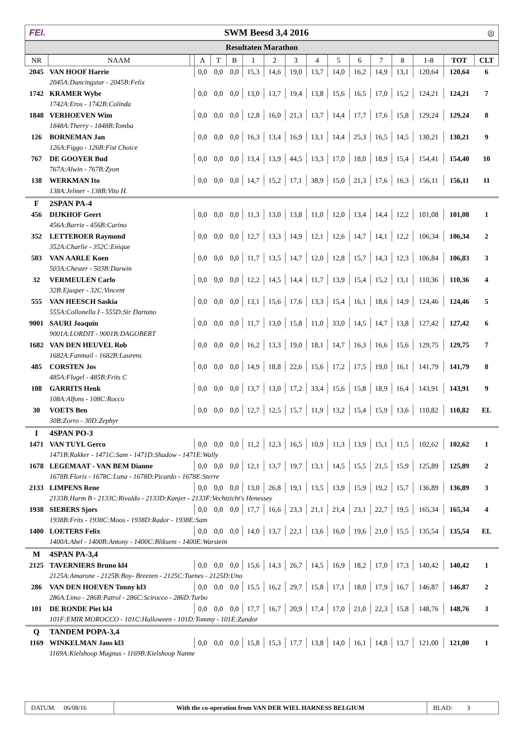FEI. SWM Beesd 3,4 2016 ◎
Resultaten Marathon
| NR | NAAM | | A | T | B | 1 | 2 | 3 | 4 | 5 | 6 | 7 | 8 | 1-8 | TOT | CLT |
| --- | --- | --- | --- | --- | --- | --- | --- | --- | --- | --- | --- | --- | --- | --- | --- | --- |
| 2045 | VAN HOOF Harrie | | 0,0 | 0,0 | 0,0 | 15,3 | 14,6 | 19,0 | 13,7 | 14,0 | 16,2 | 14,9 | 13,1 | 120,64 | 120,64 | 6 |
| | 2045A:Dancingstar - 2045B:Felix | | | | | | | | | | | | | | | |
| 1742 | KRAMER Wybe | | 0,0 | 0,0 | 0,0 | 13,0 | 13,7 | 19,4 | 13,8 | 15,6 | 16,5 | 17,0 | 15,2 | 124,21 | 124,21 | 7 |
| | 1742A:Eros - 1742B:Colinda | | | | | | | | | | | | | | | |
| 1848 | VERHOEVEN Wim | | 0,0 | 0,0 | 0,0 | 12,8 | 16,0 | 21,3 | 13,7 | 14,4 | 17,7 | 17,6 | 15,8 | 129,24 | 129,24 | 8 |
| | 1848A:Therry - 1848B:Tomba | | | | | | | | | | | | | | | |
| 126 | BORNEMAN Jan | | 0,0 | 0,0 | 0,0 | 16,3 | 13,4 | 16,9 | 13,1 | 14,4 | 25,3 | 16,5 | 14,5 | 130,21 | 130,21 | 9 |
| | 126A:Figgo - 126B:Fist Choice | | | | | | | | | | | | | | | |
| 767 | DE GOOYER Bud | | 0,0 | 0,0 | 0,0 | 13,4 | 13,9 | 44,5 | 13,3 | 17,0 | 18,0 | 18,9 | 15,4 | 154,41 | 154,40 | 10 |
| | 767A:Alwin - 767B:Zyon | | | | | | | | | | | | | | | |
| 138 | WERKMAN Ito | | 0,0 | 0,0 | 0,0 | 14,7 | 15,2 | 17,1 | 38,9 | 15,0 | 21,3 | 17,6 | 16,3 | 156,11 | 156,11 | 11 |
| | 138A:Jelmer - 138B:Vito H. | | | | | | | | | | | | | | | |
| F | 2SPAN PA-4 | | | | | | | | | | | | | | | |
| 456 | DIJKHOF Geert | | 0,0 | 0,0 | 0,0 | 11,3 | 13,0 | 13,8 | 11,0 | 12,0 | 13,4 | 14,4 | 12,2 | 101,08 | 101,08 | 1 |
| | 456A:Barrie - 456B:Carino | | | | | | | | | | | | | | | |
| 352 | LETTEBOER Raymond | | 0,0 | 0,0 | 0,0 | 12,7 | 13,3 | 14,9 | 12,1 | 12,6 | 14,7 | 14,1 | 12,2 | 106,34 | 106,34 | 2 |
| | 352A:Charlie - 352C:Enique | | | | | | | | | | | | | | | |
| 503 | VAN AARLE Koen | | 0,0 | 0,0 | 0,0 | 11,7 | 13,5 | 14,7 | 12,0 | 12,8 | 15,7 | 14,3 | 12,3 | 106,84 | 106,83 | 3 |
| | 503A:Chester - 503B:Darwin | | | | | | | | | | | | | | | |
| 32 | VERMEULEN Carlo | | 0,0 | 0,0 | 0,0 | 12,2 | 14,5 | 14,4 | 11,7 | 13,9 | 15,4 | 15,2 | 13,1 | 110,36 | 110,36 | 4 |
| | 32B:Ejasper - 32C:Vincent | | | | | | | | | | | | | | | |
| 555 | VAN HEESCH Saskia | | 0,0 | 0,0 | 0,0 | 13,1 | 15,6 | 17,6 | 13,3 | 15,4 | 16,1 | 18,6 | 14,9 | 124,46 | 124,46 | 5 |
| | 555A:Collonella I - 555D:Sir Dartano | | | | | | | | | | | | | | | |
| 9001 | SAURI Joaquin | | 0,0 | 0,0 | 0,0 | 11,7 | 13,0 | 15,8 | 11,0 | 33,0 | 14,5 | 14,7 | 13,8 | 127,42 | 127,42 | 6 |
| | 9001A:LORDIT - 9001B:DAGOBERT | | | | | | | | | | | | | | | |
| 1682 | VAN DEN HEUVEL Rob | | 0,0 | 0,0 | 0,0 | 16,2 | 13,3 | 19,0 | 18,1 | 14,7 | 16,3 | 16,6 | 15,6 | 129,75 | 129,75 | 7 |
| | 1682A:Fanmail - 1682B:Laurens | | | | | | | | | | | | | | | |
| 485 | CORSTEN Jos | | 0,0 | 0,0 | 0,0 | 14,9 | 18,8 | 22,6 | 15,6 | 17,2 | 17,5 | 19,0 | 16,1 | 141,79 | 141,79 | 8 |
| | 485A:Flugel - 485B:Frits C | | | | | | | | | | | | | | | |
| 108 | GARRITS Henk | | 0,0 | 0,0 | 0,0 | 13,7 | 13,0 | 17,2 | 33,4 | 15,6 | 15,8 | 18,9 | 16,4 | 143,91 | 143,91 | 9 |
| | 108A:Alfons - 108C:Rocco | | | | | | | | | | | | | | | |
| 30 | VOETS Ben | | 0,0 | 0,0 | 0,0 | 12,7 | 12,5 | 15,7 | 11,9 | 13,2 | 15,4 | 15,9 | 13,6 | 110,82 | 110,82 | EL |
| | 30B:Zorro - 30D:Zephyr | | | | | | | | | | | | | | | |
| I | 4SPAN PO-3 | | | | | | | | | | | | | | | |
| 1471 | VAN TUYL Gerco | | 0,0 | 0,0 | 0,0 | 11,2 | 12,3 | 16,5 | 10,9 | 11,3 | 13,9 | 15,1 | 11,5 | 102,62 | 102,62 | 1 |
| | 1471B:Rakker - 1471C:Sam - 1471D:Shadow - 1471E:Wally | | | | | | | | | | | | | | | |
| 1678 | LEGEMAAT - VAN BEM Dianne | | 0,0 | 0,0 | 0,0 | 12,1 | 13,7 | 19,7 | 13,1 | 14,5 | 15,5 | 21,5 | 15,9 | 125,89 | 125,89 | 2 |
| | 1678B:Floris - 1678C:Luna - 1678D:Picardo - 1678E:Sterre | | | | | | | | | | | | | | | |
| 2133 | LIMPENS Rene | | 0,0 | 0,0 | 0,0 | 13,0 | 26,8 | 19,1 | 13,5 | 13,9 | 15,9 | 19,2 | 15,7 | 136,89 | 136,89 | 3 |
| | 2133B:Harm B - 2133C:Rivaldo - 2133D:Kanjer - 2133F:Vechtzicht's Henessey | | | | | | | | | | | | | | | |
| 1938 | SIEBERS Sjors | | 0,0 | 0,0 | 0,0 | 17,7 | 16,6 | 23,3 | 21,1 | 21,4 | 23,1 | 22,7 | 19,5 | 165,34 | 165,34 | 4 |
| | 1938B:Frits - 1938C:Moos - 1938D:Rador - 1938E:Sam | | | | | | | | | | | | | | | |
| 1400 | LOETERS Felix | | 0,0 | 0,0 | 0,0 | 14,0 | 13,7 | 22,1 | 13,6 | 16,0 | 19,6 | 21,0 | 15,5 | 135,54 | 135,54 | EL |
| | 1400A:Abel - 1400B:Antony - 1400C:Bliksem - 1400E:Warstein | | | | | | | | | | | | | | | |
| M | 4SPAN PA-3,4 | | | | | | | | | | | | | | | |
| 2125 | TAVERNIERS Bruno kl4 | | 0,0 | 0,0 | 0,0 | 15,6 | 14,3 | 26,7 | 14,5 | 16,9 | 18,2 | 17,0 | 17,3 | 140,42 | 140,42 | 1 |
| | 2125A:Amarone - 2125B:Boy- Breezen - 2125C:Tuenes - 2125D:Uno | | | | | | | | | | | | | | | |
| 286 | VAN DEN HOEVEN Tonny kl3 | | 0,0 | 0,0 | 0,0 | 15,5 | 16,2 | 29,7 | 15,8 | 17,1 | 18,0 | 17,9 | 16,7 | 146,87 | 146,87 | 2 |
| | 286A:Limo - 286B:Patrol - 286C:Scirocco - 286D:Turbo | | | | | | | | | | | | | | | |
| 101 | DE RONDE Piet kl4 | | 0,0 | 0,0 | 0,0 | 17,7 | 16,7 | 20,9 | 17,4 | 17,0 | 21,0 | 22,3 | 15,8 | 148,76 | 148,76 | 3 |
| | 101F:EMIR MOROCCO - 101C:Halloween - 101D:Tommy - 101E:Zandor | | | | | | | | | | | | | | | |
| Q | TANDEM POPA-3,4 | | | | | | | | | | | | | | | |
| 1169 | WINKELMAN Jans kl3 | | 0,0 | 0,0 | 0,0 | 15,8 | 15,3 | 17,7 | 13,8 | 14,0 | 16,1 | 14,8 | 13,7 | 121,00 | 121,00 | 1 |
| | 1169A:Kielshoop Magnus - 1169B:Kielshoop Nanne | | | | | | | | | | | | | | | |
DATUM: 06/08/16 With the co-operation from VAN DER WIEL HARNESS BELGIUM
BLAD: 3